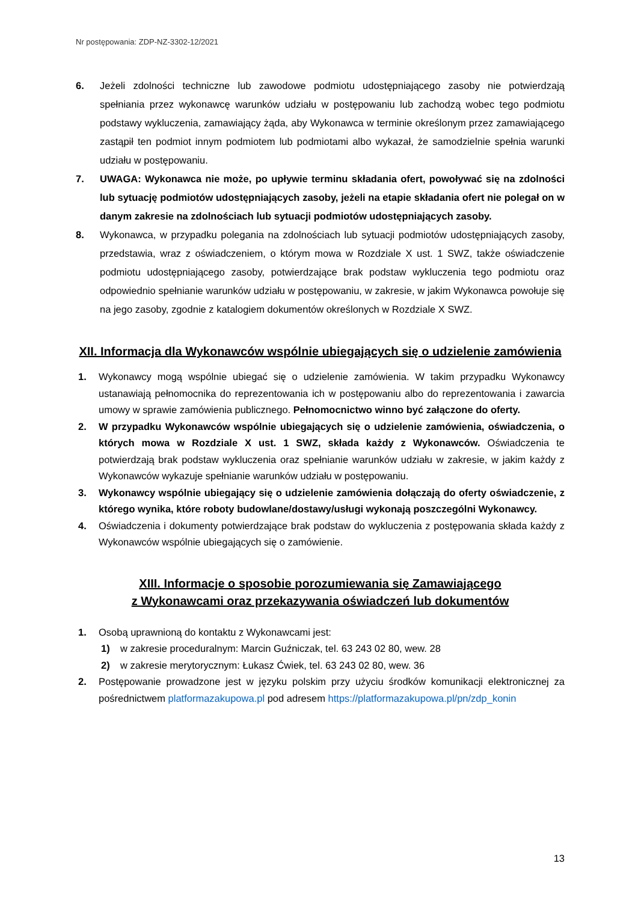Nr postępowania: ZDP-NZ-3302-12/2021
6. Jeżeli zdolności techniczne lub zawodowe podmiotu udostępniającego zasoby nie potwierdzają spełniania przez wykonawcę warunków udziału w postępowaniu lub zachodzą wobec tego podmiotu podstawy wykluczenia, zamawiający żąda, aby Wykonawca w terminie określonym przez zamawiającego zastąpił ten podmiot innym podmiotem lub podmiotami albo wykazał, że samodzielnie spełnia warunki udziału w postępowaniu.
7. UWAGA: Wykonawca nie może, po upływie terminu składania ofert, powoływać się na zdolności lub sytuację podmiotów udostępniających zasoby, jeżeli na etapie składania ofert nie polegał on w danym zakresie na zdolnościach lub sytuacji podmiotów udostępniających zasoby.
8. Wykonawca, w przypadku polegania na zdolnościach lub sytuacji podmiotów udostępniających zasoby, przedstawia, wraz z oświadczeniem, o którym mowa w Rozdziale X ust. 1 SWZ, także oświadczenie podmiotu udostępniającego zasoby, potwierdzające brak podstaw wykluczenia tego podmiotu oraz odpowiednio spełnianie warunków udziału w postępowaniu, w zakresie, w jakim Wykonawca powołuje się na jego zasoby, zgodnie z katalogiem dokumentów określonych w Rozdziale X SWZ.
XII. Informacja dla Wykonawców wspólnie ubiegających się o udzielenie zamówienia
1. Wykonawcy mogą wspólnie ubiegać się o udzielenie zamówienia. W takim przypadku Wykonawcy ustanawiają pełnomocnika do reprezentowania ich w postępowaniu albo do reprezentowania i zawarcia umowy w sprawie zamówienia publicznego. Pełnomocnictwo winno być załączone do oferty.
2. W przypadku Wykonawców wspólnie ubiegających się o udzielenie zamówienia, oświadczenia, o których mowa w Rozdziale X ust. 1 SWZ, składa każdy z Wykonawców. Oświadczenia te potwierdzają brak podstaw wykluczenia oraz spełnianie warunków udziału w zakresie, w jakim każdy z Wykonawców wykazuje spełnianie warunków udziału w postępowaniu.
3. Wykonawcy wspólnie ubiegający się o udzielenie zamówienia dołączają do oferty oświadczenie, z którego wynika, które roboty budowlane/dostawy/usługi wykonają poszczególni Wykonawcy.
4. Oświadczenia i dokumenty potwierdzające brak podstaw do wykluczenia z postępowania składa każdy z Wykonawców wspólnie ubiegających się o zamówienie.
XIII. Informacje o sposobie porozumiewania się Zamawiającego
z Wykonawcami oraz przekazywania oświadczeń lub dokumentów
1. Osobą uprawnioną do kontaktu z Wykonawcami jest:
1) w zakresie proceduralnym: Marcin Guźniczak, tel. 63 243 02 80, wew. 28
2) w zakresie merytorycznym: Łukasz Ćwiek, tel. 63 243 02 80, wew. 36
2. Postępowanie prowadzone jest w języku polskim przy użyciu środków komunikacji elektronicznej za pośrednictwem platformazakupowa.pl pod adresem https://platformazakupowa.pl/pn/zdp_konin
13